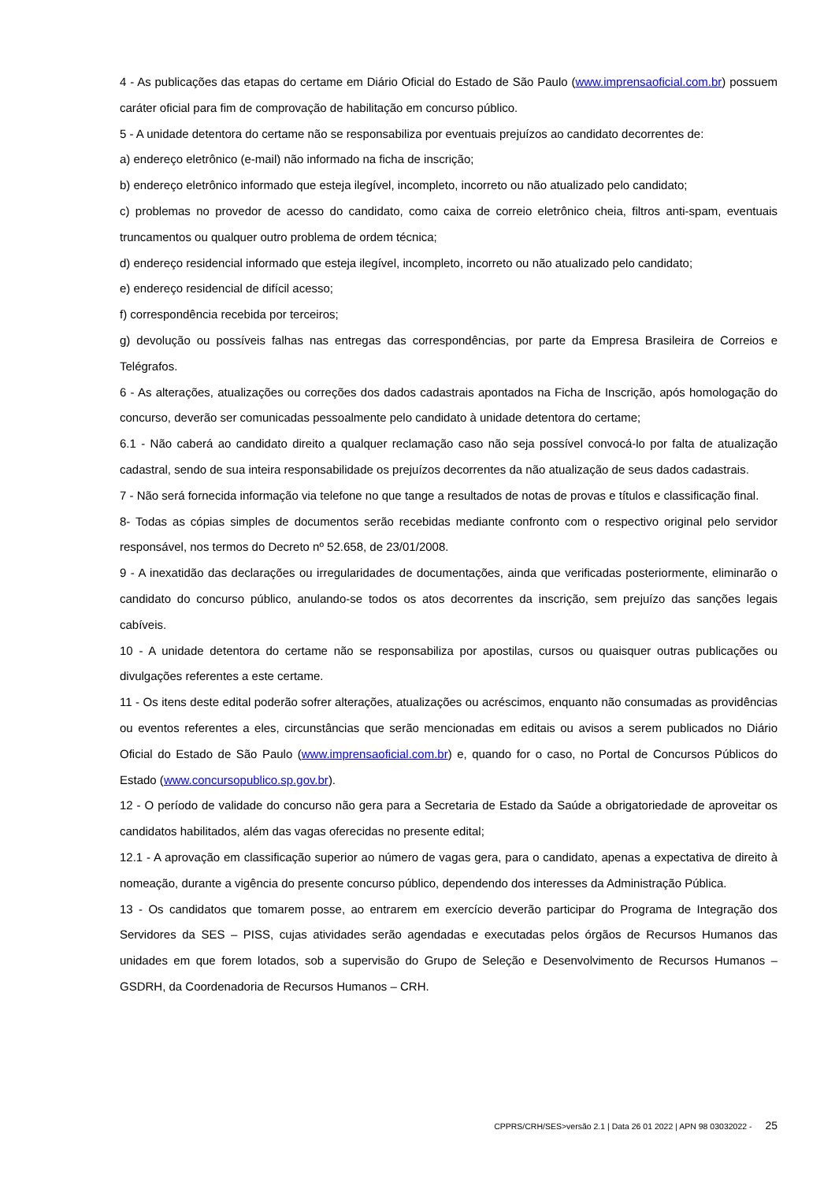4 - As publicações das etapas do certame em Diário Oficial do Estado de São Paulo (www.imprensaoficial.com.br) possuem caráter oficial para fim de comprovação de habilitação em concurso público.
5 - A unidade detentora do certame não se responsabiliza por eventuais prejuízos ao candidato decorrentes de:
a) endereço eletrônico (e-mail) não informado na ficha de inscrição;
b) endereço eletrônico informado que esteja ilegível, incompleto, incorreto ou não atualizado pelo candidato;
c) problemas no provedor de acesso do candidato, como caixa de correio eletrônico cheia, filtros anti-spam, eventuais truncamentos ou qualquer outro problema de ordem técnica;
d) endereço residencial informado que esteja ilegível, incompleto, incorreto ou não atualizado pelo candidato;
e) endereço residencial de difícil acesso;
f) correspondência recebida por terceiros;
g) devolução ou possíveis falhas nas entregas das correspondências, por parte da Empresa Brasileira de Correios e Telégrafos.
6 - As alterações, atualizações ou correções dos dados cadastrais apontados na Ficha de Inscrição, após homologação do concurso, deverão ser comunicadas pessoalmente pelo candidato à unidade detentora do certame;
6.1 - Não caberá ao candidato direito a qualquer reclamação caso não seja possível convocá-lo por falta de atualização cadastral, sendo de sua inteira responsabilidade os prejuízos decorrentes da não atualização de seus dados cadastrais.
7 - Não será fornecida informação via telefone no que tange a resultados de notas de provas e títulos e classificação final.
8- Todas as cópias simples de documentos serão recebidas mediante confronto com o respectivo original pelo servidor responsável, nos termos do Decreto nº 52.658, de 23/01/2008.
9 - A inexatidão das declarações ou irregularidades de documentações, ainda que verificadas posteriormente, eliminarão o candidato do concurso público, anulando-se todos os atos decorrentes da inscrição, sem prejuízo das sanções legais cabíveis.
10 - A unidade detentora do certame não se responsabiliza por apostilas, cursos ou quaisquer outras publicações ou divulgações referentes a este certame.
11 - Os itens deste edital poderão sofrer alterações, atualizações ou acréscimos, enquanto não consumadas as providências ou eventos referentes a eles, circunstâncias que serão mencionadas em editais ou avisos a serem publicados no Diário Oficial do Estado de São Paulo (www.imprensaoficial.com.br) e, quando for o caso, no Portal de Concursos Públicos do Estado (www.concursopublico.sp.gov.br).
12 - O período de validade do concurso não gera para a Secretaria de Estado da Saúde a obrigatoriedade de aproveitar os candidatos habilitados, além das vagas oferecidas no presente edital;
12.1 - A aprovação em classificação superior ao número de vagas gera, para o candidato, apenas a expectativa de direito à nomeação, durante a vigência do presente concurso público, dependendo dos interesses da Administração Pública.
13 - Os candidatos que tomarem posse, ao entrarem em exercício deverão participar do Programa de Integração dos Servidores da SES – PISS, cujas atividades serão agendadas e executadas pelos órgãos de Recursos Humanos das unidades em que forem lotados, sob a supervisão do Grupo de Seleção e Desenvolvimento de Recursos Humanos – GSDRH, da Coordenadoria de Recursos Humanos – CRH.
CPPRS/CRH/SES>versão 2.1 | Data 26 01 2022 | APN 98 03032022 - 25